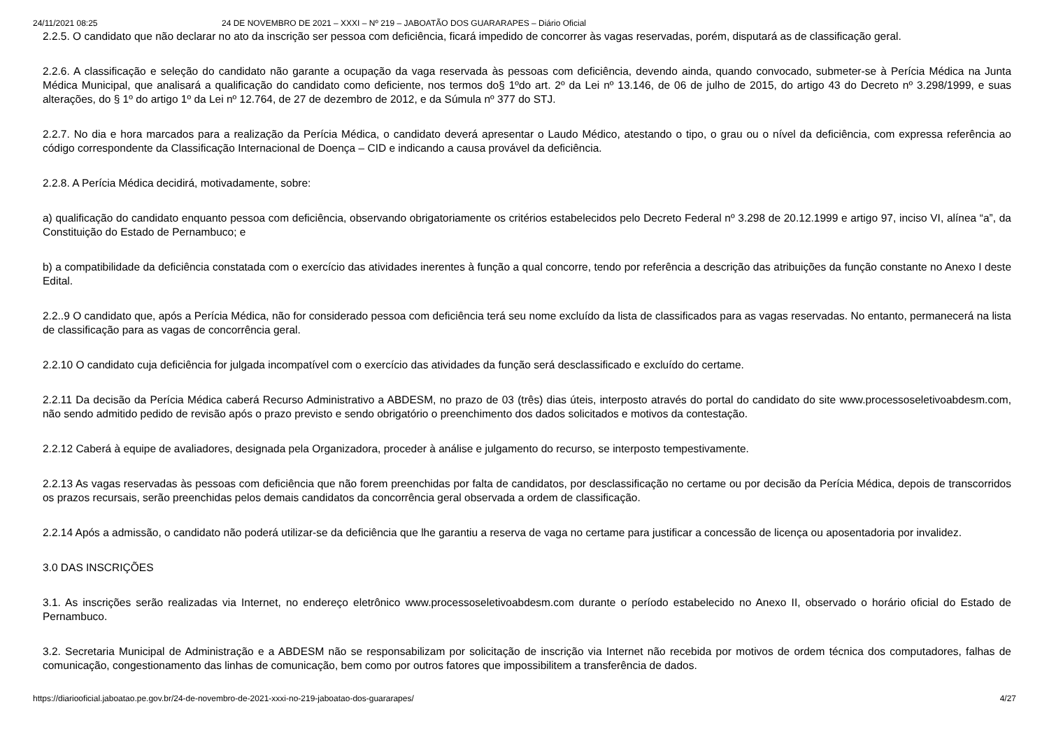24/11/2021 08:25 24 DE NOVEMBRO DE 2021 – XXXI – Nº 219 – JABOATÃO DOS GUARARAPES – Diário Oficial
2.2.5. O candidato que não declarar no ato da inscrição ser pessoa com deficiência, ficará impedido de concorrer às vagas reservadas, porém, disputará as de classificação geral.
2.2.6. A classificação e seleção do candidato não garante a ocupação da vaga reservada às pessoas com deficiência, devendo ainda, quando convocado, submeter-se à Perícia Médica na Junta Médica Municipal, que analisará a qualificação do candidato como deficiente, nos termos do§ 1ºdo art. 2º da Lei nº 13.146, de 06 de julho de 2015, do artigo 43 do Decreto nº 3.298/1999, e suas alterações, do § 1º do artigo 1º da Lei nº 12.764, de 27 de dezembro de 2012, e da Súmula nº 377 do STJ.
2.2.7. No dia e hora marcados para a realização da Perícia Médica, o candidato deverá apresentar o Laudo Médico, atestando o tipo, o grau ou o nível da deficiência, com expressa referência ao código correspondente da Classificação Internacional de Doença – CID e indicando a causa provável da deficiência.
2.2.8. A Perícia Médica decidirá, motivadamente, sobre:
a) qualificação do candidato enquanto pessoa com deficiência, observando obrigatoriamente os critérios estabelecidos pelo Decreto Federal nº 3.298 de 20.12.1999 e artigo 97, inciso VI, alínea “a”, da Constituição do Estado de Pernambuco; e
b) a compatibilidade da deficiência constatada com o exercício das atividades inerentes à função a qual concorre, tendo por referência a descrição das atribuições da função constante no Anexo I deste Edital.
2.2..9 O candidato que, após a Perícia Médica, não for considerado pessoa com deficiência terá seu nome excluído da lista de classificados para as vagas reservadas. No entanto, permanecerá na lista de classificação para as vagas de concorrência geral.
2.2.10 O candidato cuja deficiência for julgada incompatível com o exercício das atividades da função será desclassificado e excluído do certame.
2.2.11 Da decisão da Perícia Médica caberá Recurso Administrativo a ABDESM, no prazo de 03 (três) dias úteis, interposto através do portal do candidato do site www.processoseletivoabdesm.com, não sendo admitido pedido de revisão após o prazo previsto e sendo obrigatório o preenchimento dos dados solicitados e motivos da contestação.
2.2.12 Caberá à equipe de avaliadores, designada pela Organizadora, proceder à análise e julgamento do recurso, se interposto tempestivamente.
2.2.13 As vagas reservadas às pessoas com deficiência que não forem preenchidas por falta de candidatos, por desclassificação no certame ou por decisão da Perícia Médica, depois de transcorridos os prazos recursais, serão preenchidas pelos demais candidatos da concorrência geral observada a ordem de classificação.
2.2.14 Após a admissão, o candidato não poderá utilizar-se da deficiência que lhe garantiu a reserva de vaga no certame para justificar a concessão de licença ou aposentadoria por invalidez.
3.0 DAS INSCRIÇÕES
3.1. As inscrições serão realizadas via Internet, no endereço eletrônico www.processoseletivoabdesm.com durante o período estabelecido no Anexo II, observado o horário oficial do Estado de Pernambuco.
3.2. Secretaria Municipal de Administração e a ABDESM não se responsabilizam por solicitação de inscrição via Internet não recebida por motivos de ordem técnica dos computadores, falhas de comunicação, congestionamento das linhas de comunicação, bem como por outros fatores que impossibilitem a transferência de dados.
https://diariooficial.jaboatao.pe.gov.br/24-de-novembro-de-2021-xxxi-no-219-jaboatao-dos-guararapes/ 4/27